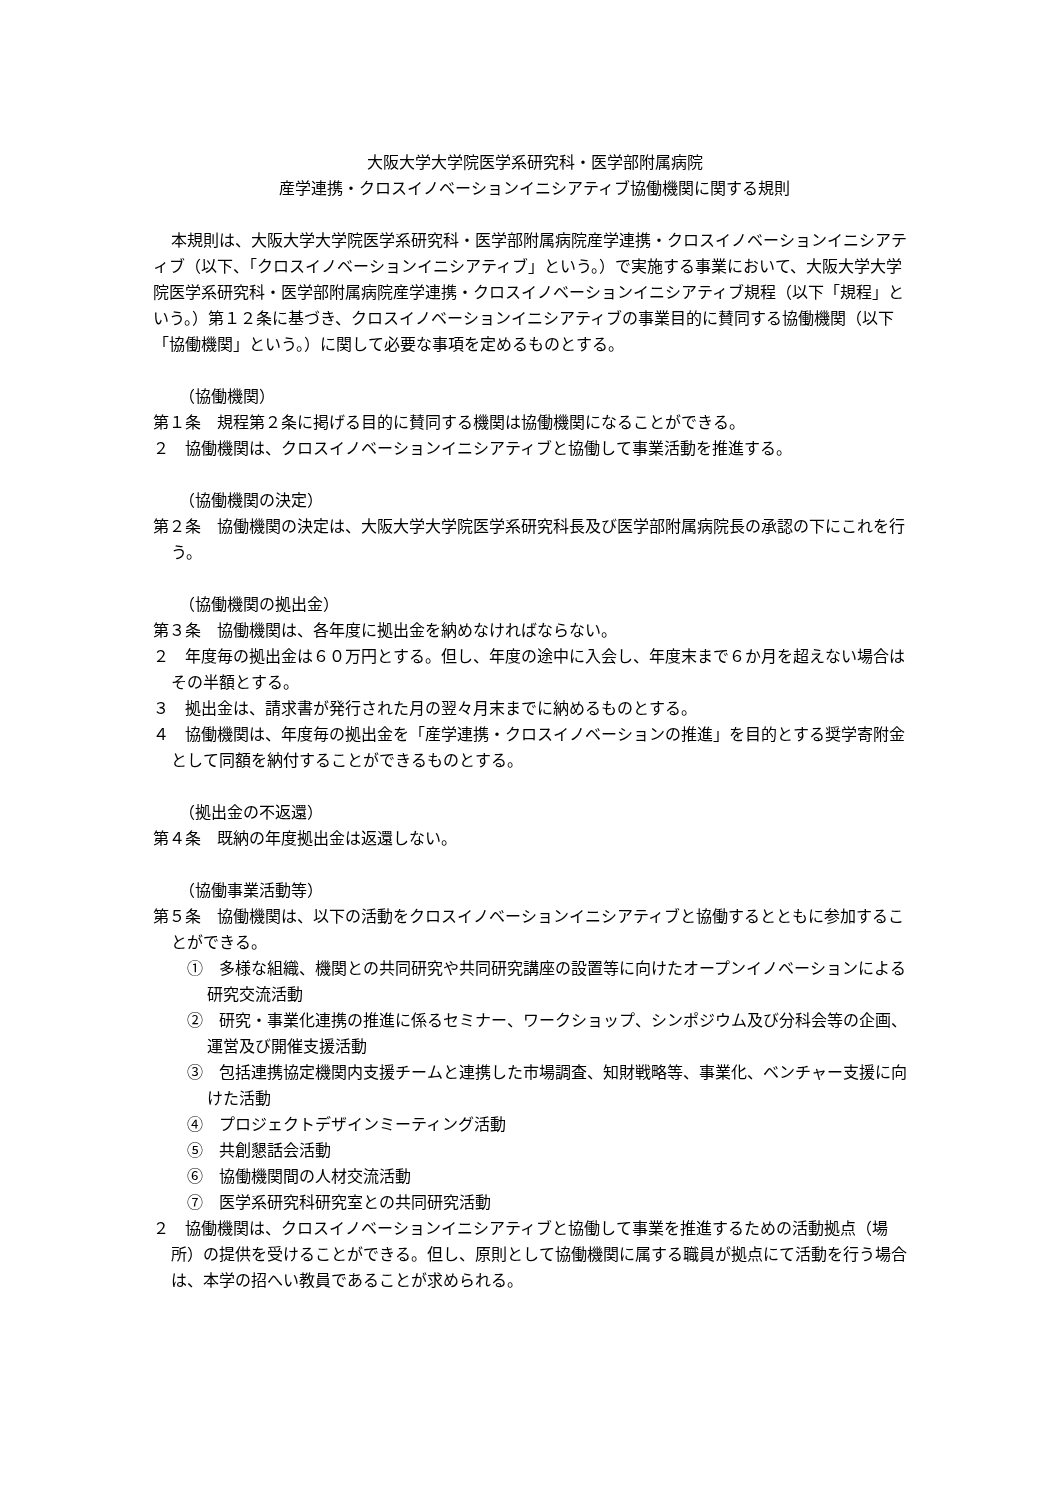大阪大学大学院医学系研究科・医学部附属病院
産学連携・クロスイノベーションイニシアティブ協働機関に関する規則
本規則は、大阪大学大学院医学系研究科・医学部附属病院産学連携・クロスイノベーションイニシアティブ（以下、「クロスイノベーションイニシアティブ」という。）で実施する事業において、大阪大学大学院医学系研究科・医学部附属病院産学連携・クロスイノベーションイニシアティブ規程（以下「規程」という。）第１２条に基づき、クロスイノベーションイニシアティブの事業目的に賛同する協働機関（以下「協働機関」という。）に関して必要な事項を定めるものとする。
（協働機関）
第１条　規程第２条に掲げる目的に賛同する機関は協働機関になることができる。
２　協働機関は、クロスイノベーションイニシアティブと協働して事業活動を推進する。
（協働機関の決定）
第２条　協働機関の決定は、大阪大学大学院医学系研究科長及び医学部附属病院長の承認の下にこれを行う。
（協働機関の拠出金）
第３条　協働機関は、各年度に拠出金を納めなければならない。
２　年度毎の拠出金は６０万円とする。但し、年度の途中に入会し、年度末まで６か月を超えない場合はその半額とする。
３　拠出金は、請求書が発行された月の翌々月末までに納めるものとする。
４　協働機関は、年度毎の拠出金を「産学連携・クロスイノベーションの推進」を目的とする奨学寄附金として同額を納付することができるものとする。
（拠出金の不返還）
第４条　既納の年度拠出金は返還しない。
（協働事業活動等）
第５条　協働機関は、以下の活動をクロスイノベーションイニシアティブと協働するとともに参加することができる。
①　多様な組織、機関との共同研究や共同研究講座の設置等に向けたオープンイノベーションによる研究交流活動
②　研究・事業化連携の推進に係るセミナー、ワークショップ、シンポジウム及び分科会等の企画、運営及び開催支援活動
③　包括連携協定機関内支援チームと連携した市場調査、知財戦略等、事業化、ベンチャー支援に向けた活動
④　プロジェクトデザインミーティング活動
⑤　共創懇話会活動
⑥　協働機関間の人材交流活動
⑦　医学系研究科研究室との共同研究活動
２　協働機関は、クロスイノベーションイニシアティブと協働して事業を推進するための活動拠点（場所）の提供を受けることができる。但し、原則として協働機関に属する職員が拠点にて活動を行う場合は、本学の招へい教員であることが求められる。